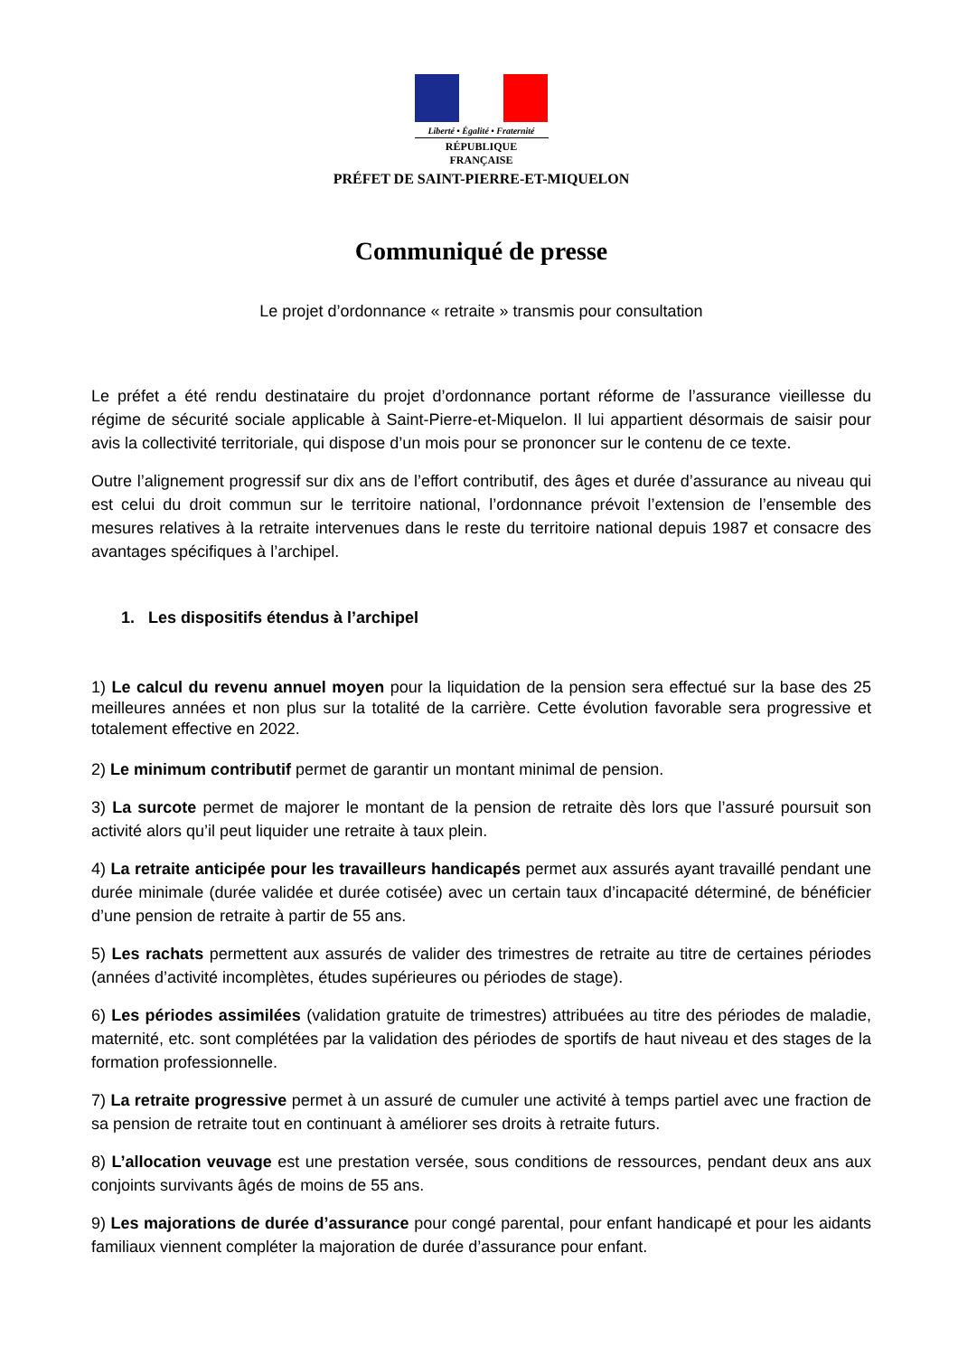Liberté • Égalité • Fraternité
RÉPUBLIQUE FRANÇAISE
PRÉFET DE SAINT-PIERRE-ET-MIQUELON
Communiqué de presse
Le projet d’ordonnance « retraite » transmis pour consultation
Le préfet a été rendu destinataire du projet d’ordonnance portant réforme de l’assurance vieillesse du régime de sécurité sociale applicable à Saint-Pierre-et-Miquelon. Il lui appartient désormais de saisir pour avis la collectivité territoriale, qui dispose d’un mois pour se prononcer sur le contenu de ce texte.
Outre l’alignement progressif sur dix ans de l’effort contributif, des âges et durée d’assurance au niveau qui est celui du droit commun sur le territoire national, l’ordonnance prévoit l’extension de l’ensemble des mesures relatives à la retraite intervenues dans le reste du territoire national depuis 1987 et consacre des avantages spécifiques à l’archipel.
1. Les dispositifs étendus à l’archipel
1) Le calcul du revenu annuel moyen pour la liquidation de la pension sera effectué sur la base des 25 meilleures années et non plus sur la totalité de la carrière. Cette évolution favorable sera progressive et totalement effective en 2022.
2) Le minimum contributif permet de garantir un montant minimal de pension.
3) La surcote permet de majorer le montant de la pension de retraite dès lors que l’assuré poursuit son activité alors qu’il peut liquider une retraite à taux plein.
4) La retraite anticipée pour les travailleurs handicapés permet aux assurés ayant travaillé pendant une durée minimale (durée validée et durée cotisée) avec un certain taux d’incapacité déterminé, de bénéficier d’une pension de retraite à partir de 55 ans.
5) Les rachats permettent aux assurés de valider des trimestres de retraite au titre de certaines périodes (années d’activité incomplètes, études supérieures ou périodes de stage).
6) Les périodes assimilées (validation gratuite de trimestres) attribuées au titre des périodes de maladie, maternité, etc. sont complétées par la validation des périodes de sportifs de haut niveau et des stages de la formation professionnelle.
7) La retraite progressive permet à un assuré de cumuler une activité à temps partiel avec une fraction de sa pension de retraite tout en continuant à améliorer ses droits à retraite futurs.
8) L’allocation veuvage est une prestation versée, sous conditions de ressources, pendant deux ans aux conjoints survivants âgés de moins de 55 ans.
9) Les majorations de durée d’assurance pour congé parental, pour enfant handicapé et pour les aidants familiaux viennent compléter la majoration de durée d’assurance pour enfant.